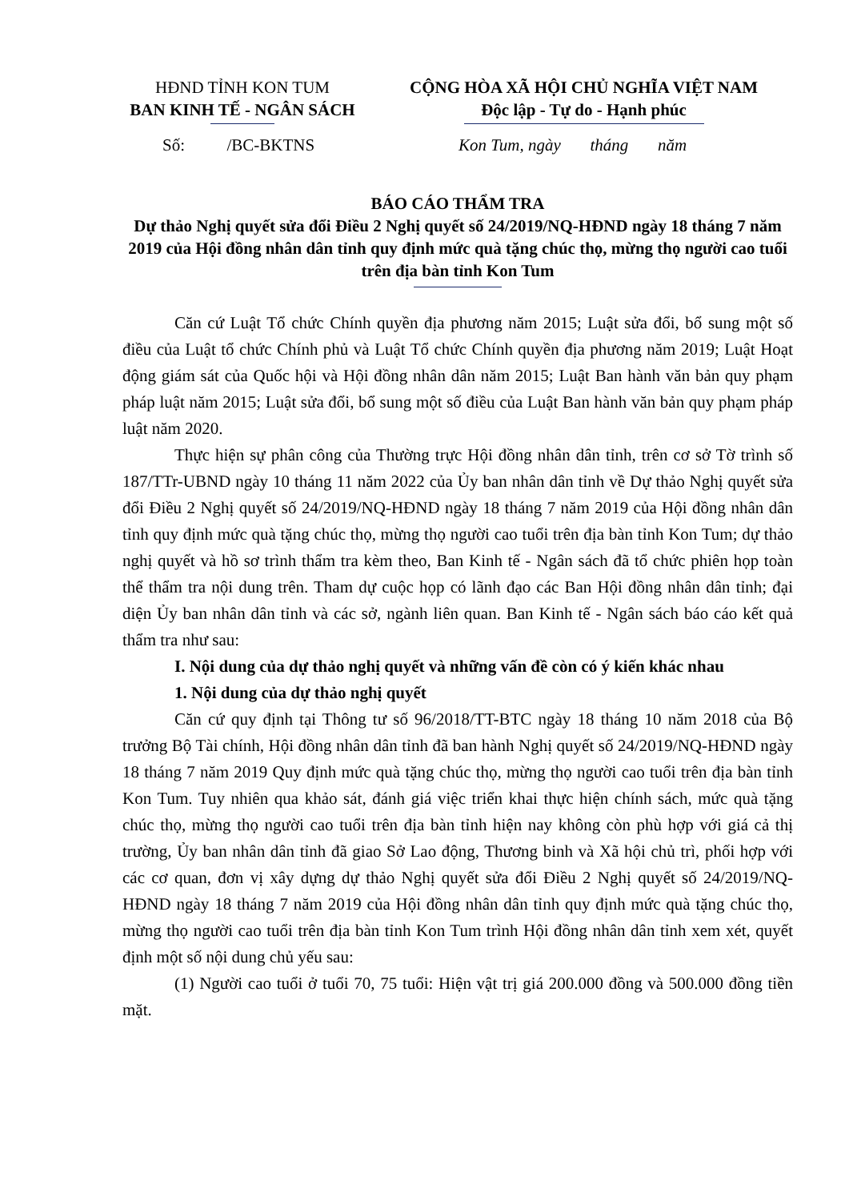HĐND TỈNH KON TUM
BAN KINH TẾ - NGÂN SÁCH
CỘNG HÒA XÃ HỘI CHỦ NGHĨA VIỆT NAM
Độc lập - Tự do - Hạnh phúc
Số: /BC-BKTNS Kon Tum, ngày tháng năm
BÁO CÁO THẨM TRA
Dự thảo Nghị quyết sửa đổi Điều 2 Nghị quyết số 24/2019/NQ-HĐND ngày 18 tháng 7 năm 2019 của Hội đồng nhân dân tỉnh quy định mức quà tặng chúc thọ, mừng thọ người cao tuổi trên địa bàn tỉnh Kon Tum
Căn cứ Luật Tổ chức Chính quyền địa phương năm 2015; Luật sửa đổi, bổ sung một số điều của Luật tổ chức Chính phủ và Luật Tổ chức Chính quyền địa phương năm 2019; Luật Hoạt động giám sát của Quốc hội và Hội đồng nhân dân năm 2015; Luật Ban hành văn bản quy phạm pháp luật năm 2015; Luật sửa đổi, bổ sung một số điều của Luật Ban hành văn bản quy phạm pháp luật năm 2020.
Thực hiện sự phân công của Thường trực Hội đồng nhân dân tỉnh, trên cơ sở Tờ trình số 187/TTr-UBND ngày 10 tháng 11 năm 2022 của Ủy ban nhân dân tỉnh về Dự thảo Nghị quyết sửa đổi Điều 2 Nghị quyết số 24/2019/NQ-HĐND ngày 18 tháng 7 năm 2019 của Hội đồng nhân dân tỉnh quy định mức quà tặng chúc thọ, mừng thọ người cao tuổi trên địa bàn tỉnh Kon Tum; dự thảo nghị quyết và hồ sơ trình thẩm tra kèm theo, Ban Kinh tế - Ngân sách đã tổ chức phiên họp toàn thể thẩm tra nội dung trên. Tham dự cuộc họp có lãnh đạo các Ban Hội đồng nhân dân tỉnh; đại diện Ủy ban nhân dân tỉnh và các sở, ngành liên quan. Ban Kinh tế - Ngân sách báo cáo kết quả thẩm tra như sau:
I. Nội dung của dự thảo nghị quyết và những vấn đề còn có ý kiến khác nhau
1. Nội dung của dự thảo nghị quyết
Căn cứ quy định tại Thông tư số 96/2018/TT-BTC ngày 18 tháng 10 năm 2018 của Bộ trưởng Bộ Tài chính, Hội đồng nhân dân tỉnh đã ban hành Nghị quyết số 24/2019/NQ-HĐND ngày 18 tháng 7 năm 2019 Quy định mức quà tặng chúc thọ, mừng thọ người cao tuổi trên địa bàn tỉnh Kon Tum. Tuy nhiên qua khảo sát, đánh giá việc triển khai thực hiện chính sách, mức quà tặng chúc thọ, mừng thọ người cao tuổi trên địa bàn tỉnh hiện nay không còn phù hợp với giá cả thị trường, Ủy ban nhân dân tỉnh đã giao Sở Lao động, Thương binh và Xã hội chủ trì, phối hợp với các cơ quan, đơn vị xây dựng dự thảo Nghị quyết sửa đổi Điều 2 Nghị quyết số 24/2019/NQ-HĐND ngày 18 tháng 7 năm 2019 của Hội đồng nhân dân tỉnh quy định mức quà tặng chúc thọ, mừng thọ người cao tuổi trên địa bàn tỉnh Kon Tum trình Hội đồng nhân dân tỉnh xem xét, quyết định một số nội dung chủ yếu sau:
(1) Người cao tuổi ở tuổi 70, 75 tuổi: Hiện vật trị giá 200.000 đồng và 500.000 đồng tiền mặt.